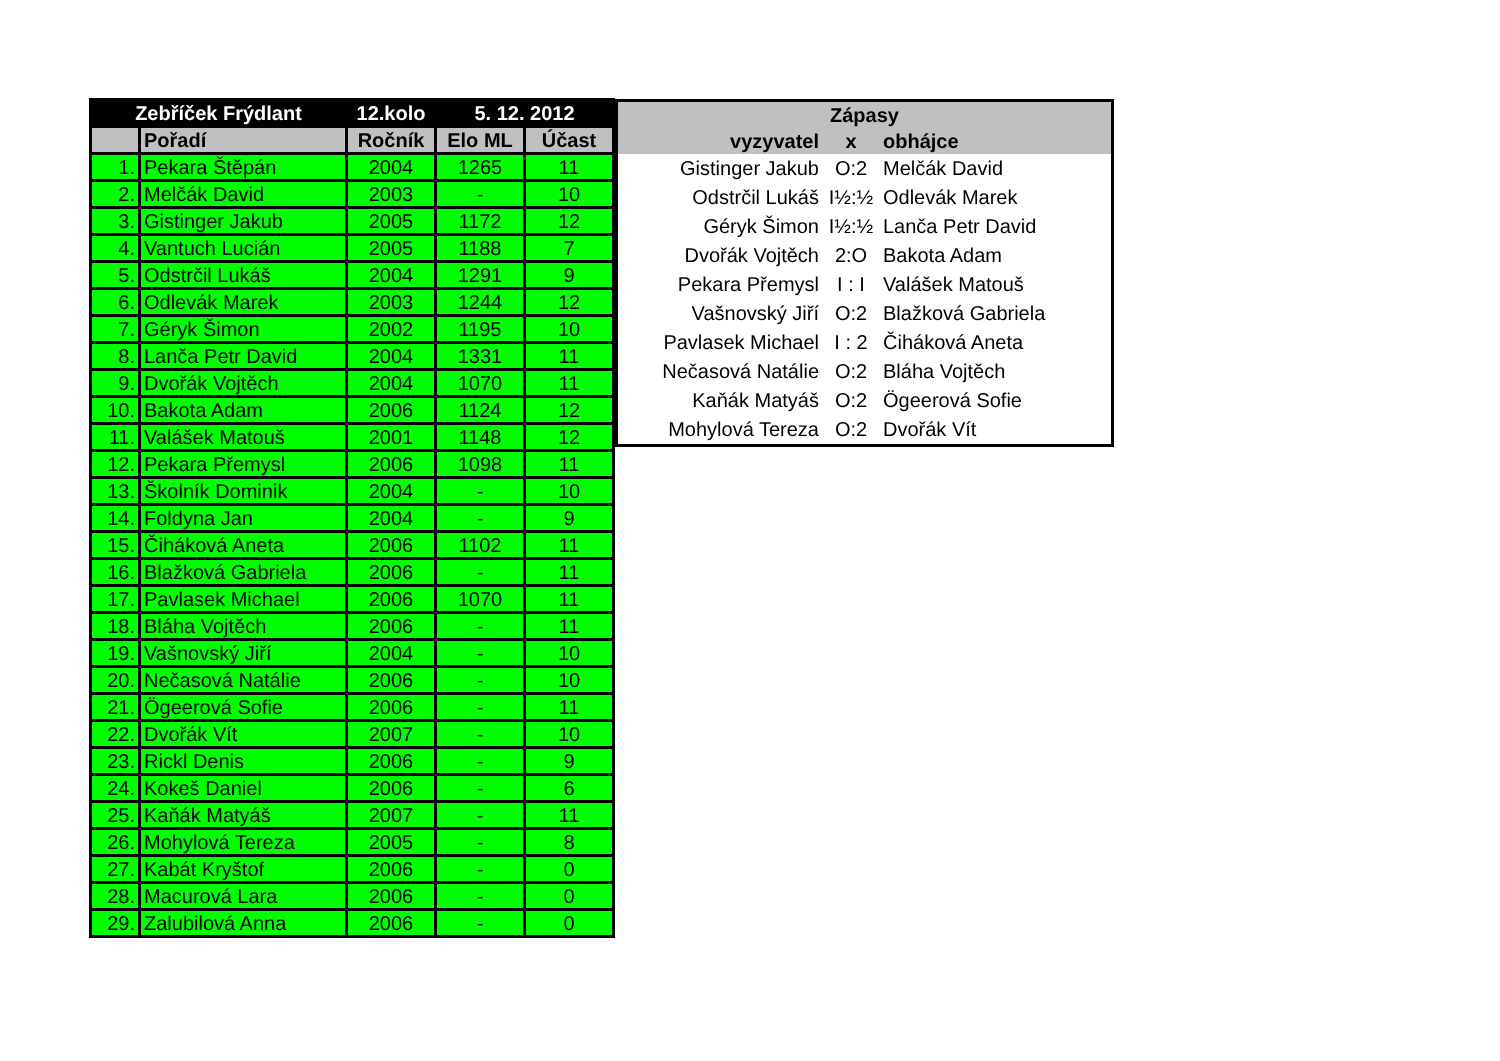| Zebříček Frýdlant | | 12.kolo | 5. 12. 2012 | |
| --- | --- | --- | --- | --- |
| | Pořadí | Ročník | Elo ML | Účast |
| 1. | Pekara Štěpán | 2004 | 1265 | 11 |
| 2. | Melčák David | 2003 | - | 10 |
| 3. | Gistinger Jakub | 2005 | 1172 | 12 |
| 4. | Vantuch Lucián | 2005 | 1188 | 7 |
| 5. | Odstrčil Lukáš | 2004 | 1291 | 9 |
| 6. | Odlevák Marek | 2003 | 1244 | 12 |
| 7. | Géryk Šimon | 2002 | 1195 | 10 |
| 8. | Lanča Petr David | 2004 | 1331 | 11 |
| 9. | Dvořák Vojtěch | 2004 | 1070 | 11 |
| 10. | Bakota Adam | 2006 | 1124 | 12 |
| 11. | Valášek Matouš | 2001 | 1148 | 12 |
| 12. | Pekara Přemysl | 2006 | 1098 | 11 |
| 13. | Školník Dominik | 2004 | - | 10 |
| 14. | Foldyna Jan | 2004 | - | 9 |
| 15. | Čiháková Aneta | 2006 | 1102 | 11 |
| 16. | Blažková Gabriela | 2006 | - | 11 |
| 17. | Pavlasek Michael | 2006 | 1070 | 11 |
| 18. | Bláha Vojtěch | 2006 | - | 11 |
| 19. | Vašnovský Jiří | 2004 | - | 10 |
| 20. | Nečasová Natálie | 2006 | - | 10 |
| 21. | Ögeerová Sofie | 2006 | - | 11 |
| 22. | Dvořák Vít | 2007 | - | 10 |
| 23. | Rickl Denis | 2006 | - | 9 |
| 24. | Kokeš Daniel | 2006 | - | 6 |
| 25. | Kaňák Matyáš | 2007 | - | 11 |
| 26. | Mohylová Tereza | 2005 | - | 8 |
| 27. | Kabát Kryštof | 2006 | - | 0 |
| 28. | Macurová Lara | 2006 | - | 0 |
| 29. | Zalubilová Anna | 2006 | - | 0 |
| Zápasy | | |
| --- | --- | --- |
| vyzyvatel | x | obhájce |
| Gistinger Jakub | O:2 | Melčák David |
| Odstrčil Lukáš | I½:½ | Odlevák Marek |
| Géryk Šimon | I½:½ | Lanča Petr David |
| Dvořák Vojtěch | 2:O | Bakota Adam |
| Pekara Přemysl | I : I | Valášek Matouš |
| Vašnovský Jiří | O:2 | Blažková Gabriela |
| Pavlasek Michael | I : 2 | Čiháková Aneta |
| Nečasová Natálie | O:2 | Bláha Vojtěch |
| Kaňák Matyáš | O:2 | Ögeerová Sofie |
| Mohylová Tereza | O:2 | Dvořák Vít |